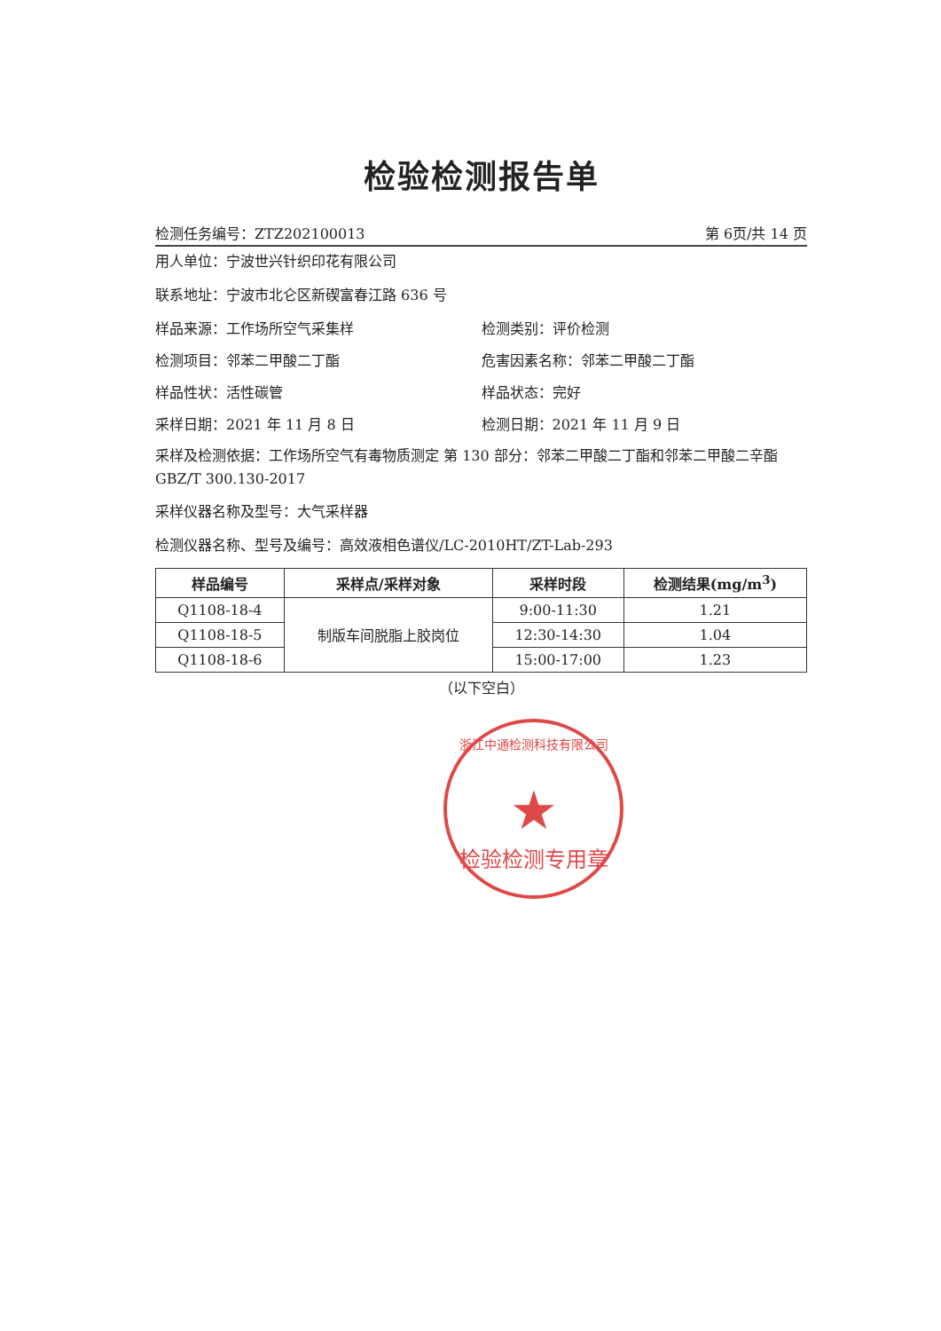检验检测报告单
检测任务编号：ZTZ202100013 第 6页/共 14 页
用人单位：宁波世兴针织印花有限公司
联系地址：宁波市北仑区新碶富春江路 636 号
样品来源：工作场所空气采集样 检测类别：评价检测
检测项目：邻苯二甲酸二丁酯 危害因素名称：邻苯二甲酸二丁酯
样品性状：活性碳管 样品状态：完好
采样日期：2021 年 11 月 8 日 检测日期：2021 年 11 月 9 日
采样及检测依据：工作场所空气有毒物质测定 第 130 部分：邻苯二甲酸二丁酯和邻苯二甲酸二辛酯 GBZ/T 300.130-2017
采样仪器名称及型号：大气采样器
检测仪器名称、型号及编号：高效液相色谱仪/LC-2010HT/ZT-Lab-293
| 样品编号 | 采样点/采样对象 | 采样时段 | 检测结果(mg/m<sup>3</sup>) |
| --- | --- | --- | --- |
| Q1108-18-4 | 制版车间脱脂上胶岗位 | 9:00-11:30 | 1.21 |
| Q1108-18-5 | | 12:30-14:30 | 1.04 |
| Q1108-18-6 | | 15:00-17:00 | 1.23 |
（以下空白）
浙江中通检测科技有限公司
★
检验检测专用章